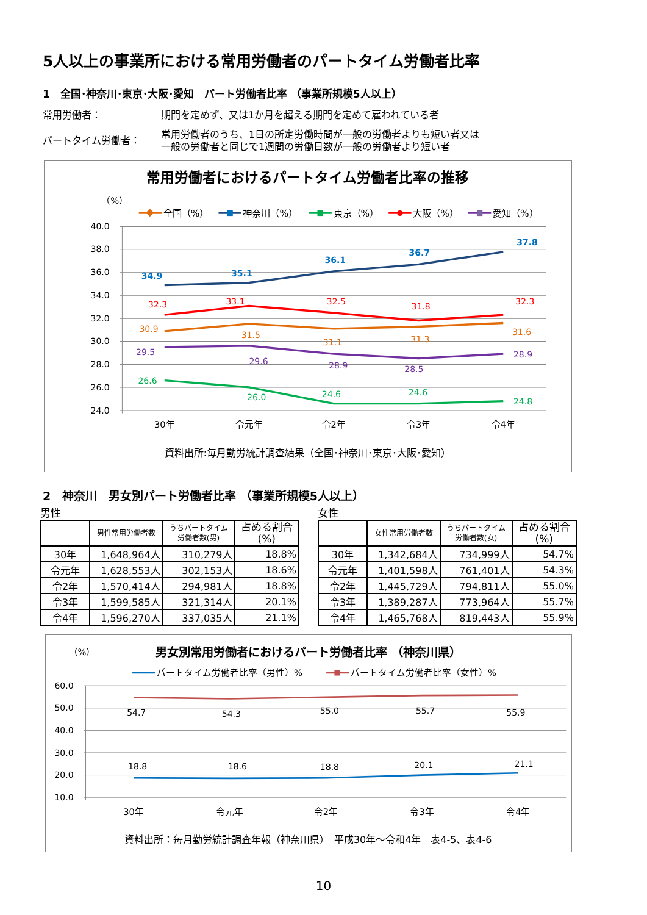5人以上の事業所における常用労働者のパートタイム労働者比率
1　全国･神奈川･東京･大阪･愛知　パート労働者比率 （事業所規模5人以上）
常用労働者： 期間を定めず、又は1か月を超える期間を定めて雇われている者
パートタイム労働者： 常用労働者のうち、1日の所定労働時間が一般の労働者よりも短い者又は
一般の労働者と同じで1週間の労働日数が一般の労働者より短い者
常用労働者におけるパートタイム労働者比率の推移
（%）
全国（%）
神奈川（%）
東京（%）
大阪（%）
愛知（%）
40.0
38.0
36.0
34.0
32.0
30.0
28.0
26.0
24.0
30年
令元年
令2年
令3年
令4年
34.9
35.1
36.1
36.7
37.8
32.3
33.1
32.5
31.8
32.3
30.9
31.5
31.1
31.3
31.6
29.5
29.6
28.9
28.5
28.9
26.6
26.0
24.6
24.6
24.8
資料出所:毎月勤労統計調査結果（全国･神奈川･東京･大阪･愛知）
2　神奈川　男女別パート労働者比率 （事業所規模5人以上）
男性
| | 男性常用労働者数 | うちパートタイム 労働者数(男) | 占める割合 (%) |
| --- | --- | --- | --- |
| 30年 | 1,648,964人 | 310,279人 | 18.8% |
| 令元年 | 1,628,553人 | 302,153人 | 18.6% |
| 令2年 | 1,570,414人 | 294,981人 | 18.8% |
| 令3年 | 1,599,585人 | 321,314人 | 20.1% |
| 令4年 | 1,596,270人 | 337,035人 | 21.1% |
女性
| | 女性常用労働者数 | うちパートタイム 労働者数(女) | 占める割合 (%) |
| --- | --- | --- | --- |
| 30年 | 1,342,684人 | 734,999人 | 54.7% |
| 令元年 | 1,401,598人 | 761,401人 | 54.3% |
| 令2年 | 1,445,729人 | 794,811人 | 55.0% |
| 令3年 | 1,389,287人 | 773,964人 | 55.7% |
| 令4年 | 1,465,768人 | 819,443人 | 55.9% |
（%）
男女別常用労働者におけるパート労働者比率 （神奈川県）
パートタイム労働者比率（男性）%
パートタイム労働者比率（女性）%
60.0
50.0
40.0
30.0
20.0
10.0
30年
令元年
令2年
令3年
令4年
54.7
54.3
55.0
55.7
55.9
18.8
18.6
18.8
20.1
21.1
資料出所：毎月勤労統計調査年報（神奈川県）　平成30年～令和4年　表4-5、表4-6
10